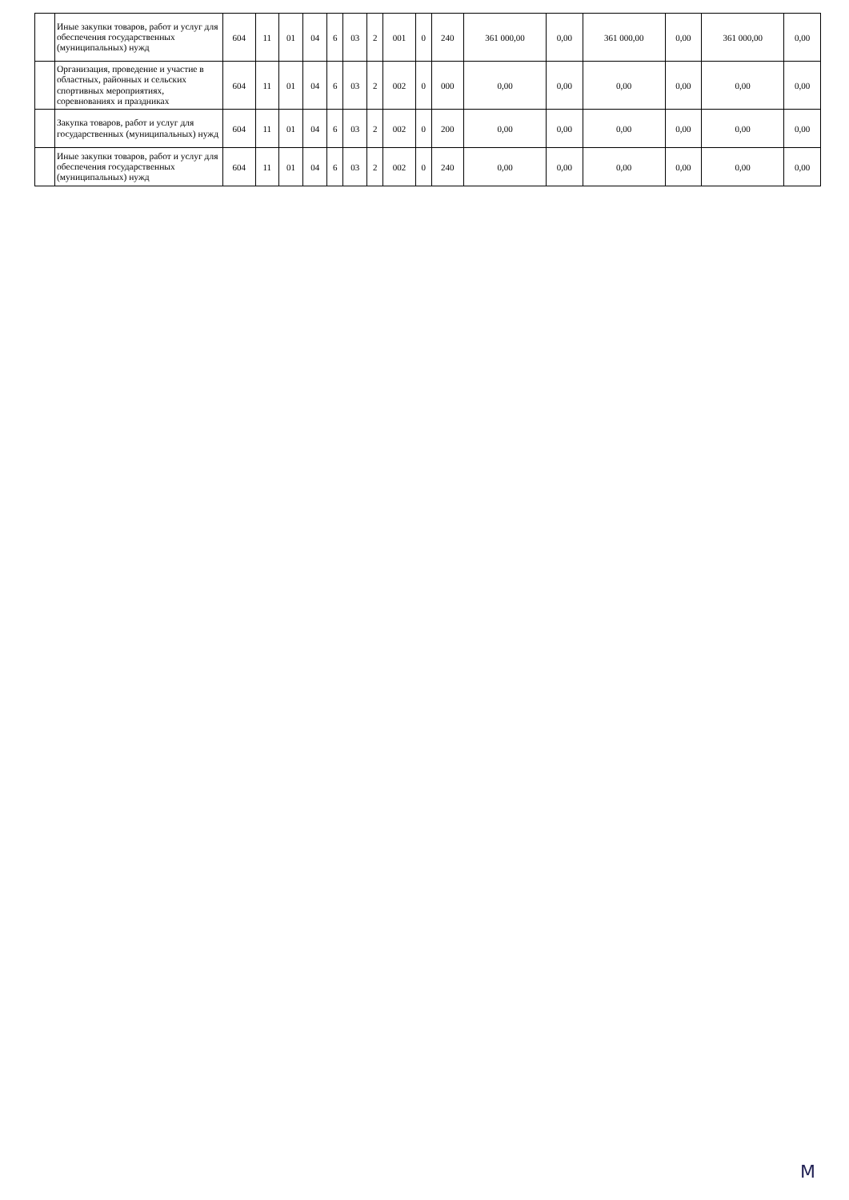| | Иные закупки товаров, работ и услуг для обеспечения государственных (муниципальных) нужд | 604 | 11 | 01 | 04 | 6 | 03 | 2 | 001 | 0 | 240 | 361 000,00 | 0,00 | 361 000,00 | 0,00 | 361 000,00 | 0,00 |
| | Организация, проведение и участие в областных, районных и сельских спортивных мероприятиях, соревнованиях и праздниках | 604 | 11 | 01 | 04 | 6 | 03 | 2 | 002 | 0 | 000 | 0,00 | 0,00 | 0,00 | 0,00 | 0,00 | 0,00 |
| | Закупка товаров, работ и услуг для государственных (муниципальных) нужд | 604 | 11 | 01 | 04 | 6 | 03 | 2 | 002 | 0 | 200 | 0,00 | 0,00 | 0,00 | 0,00 | 0,00 | 0,00 |
| | Иные закупки товаров, работ и услуг для обеспечения государственных (муниципальных) нужд | 604 | 11 | 01 | 04 | 6 | 03 | 2 | 002 | 0 | 240 | 0,00 | 0,00 | 0,00 | 0,00 | 0,00 | 0,00 |
М